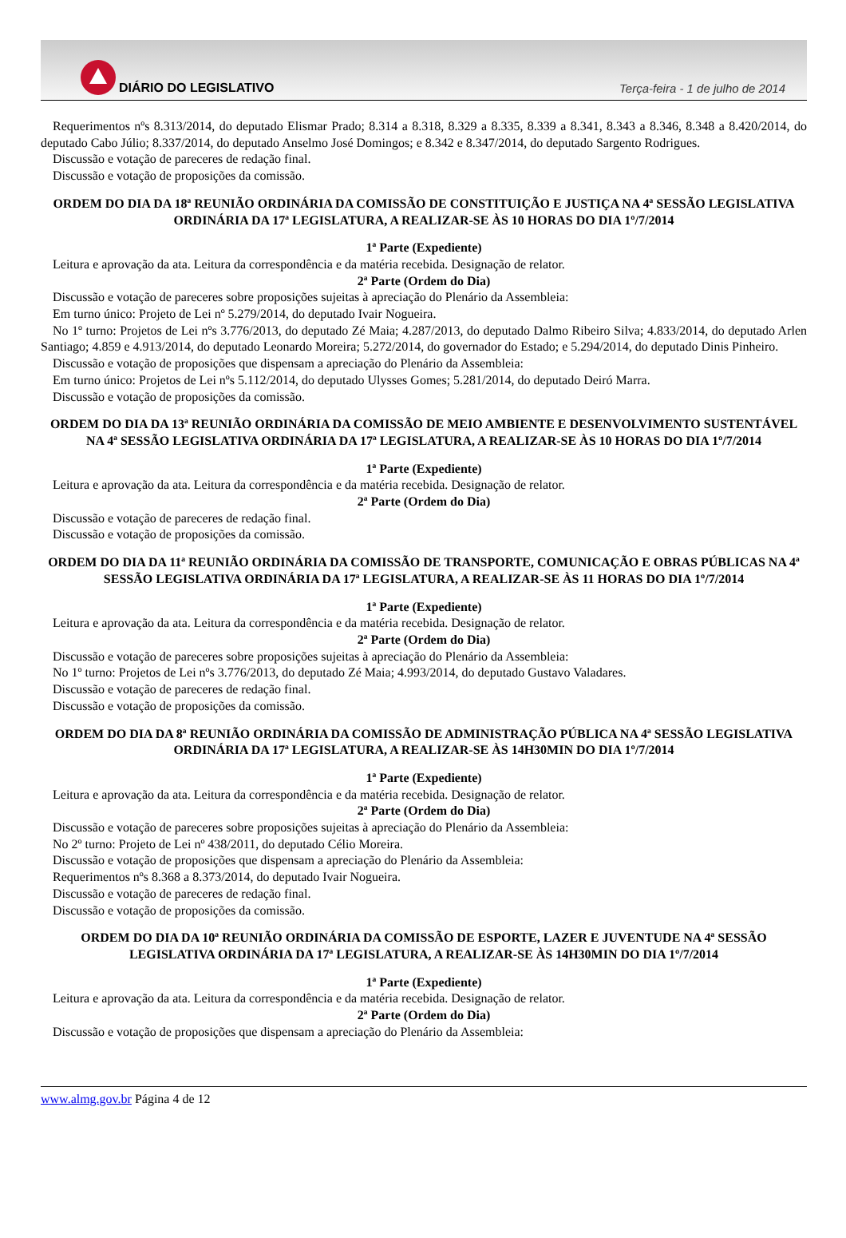DIÁRIO DO LEGISLATIVO
Terça-feira - 1 de julho de 2014
Requerimentos nºs 8.313/2014, do deputado Elismar Prado; 8.314 a 8.318, 8.329 a 8.335, 8.339 a 8.341, 8.343 a 8.346, 8.348 a 8.420/2014, do deputado Cabo Júlio; 8.337/2014, do deputado Anselmo José Domingos; e 8.342 e 8.347/2014, do deputado Sargento Rodrigues.
Discussão e votação de pareceres de redação final.
Discussão e votação de proposições da comissão.
ORDEM DO DIA DA 18ª REUNIÃO ORDINÁRIA DA COMISSÃO DE CONSTITUIÇÃO E JUSTIÇA NA 4ª SESSÃO LEGISLATIVA ORDINÁRIA DA 17ª LEGISLATURA, A REALIZAR-SE ÀS 10 HORAS DO DIA 1º/7/2014
1ª Parte (Expediente)
Leitura e aprovação da ata. Leitura da correspondência e da matéria recebida. Designação de relator.
2ª Parte (Ordem do Dia)
Discussão e votação de pareceres sobre proposições sujeitas à apreciação do Plenário da Assembleia:
Em turno único: Projeto de Lei nº 5.279/2014, do deputado Ivair Nogueira.
No 1º turno: Projetos de Lei nºs 3.776/2013, do deputado Zé Maia; 4.287/2013, do deputado Dalmo Ribeiro Silva; 4.833/2014, do deputado Arlen Santiago; 4.859 e 4.913/2014, do deputado Leonardo Moreira; 5.272/2014, do governador do Estado; e 5.294/2014, do deputado Dinis Pinheiro.
Discussão e votação de proposições que dispensam a apreciação do Plenário da Assembleia:
Em turno único: Projetos de Lei nºs 5.112/2014, do deputado Ulysses Gomes; 5.281/2014, do deputado Deiró Marra.
Discussão e votação de proposições da comissão.
ORDEM DO DIA DA 13ª REUNIÃO ORDINÁRIA DA COMISSÃO DE MEIO AMBIENTE E DESENVOLVIMENTO SUSTENTÁVEL NA 4ª SESSÃO LEGISLATIVA ORDINÁRIA DA 17ª LEGISLATURA, A REALIZAR-SE ÀS 10 HORAS DO DIA 1º/7/2014
1ª Parte (Expediente)
Leitura e aprovação da ata. Leitura da correspondência e da matéria recebida. Designação de relator.
2ª Parte (Ordem do Dia)
Discussão e votação de pareceres de redação final.
Discussão e votação de proposições da comissão.
ORDEM DO DIA DA 11ª REUNIÃO ORDINÁRIA DA COMISSÃO DE TRANSPORTE, COMUNICAÇÃO E OBRAS PÚBLICAS NA 4ª SESSÃO LEGISLATIVA ORDINÁRIA DA 17ª LEGISLATURA, A REALIZAR-SE ÀS 11 HORAS DO DIA 1º/7/2014
1ª Parte (Expediente)
Leitura e aprovação da ata. Leitura da correspondência e da matéria recebida. Designação de relator.
2ª Parte (Ordem do Dia)
Discussão e votação de pareceres sobre proposições sujeitas à apreciação do Plenário da Assembleia:
No 1º turno: Projetos de Lei nºs 3.776/2013, do deputado Zé Maia; 4.993/2014, do deputado Gustavo Valadares.
Discussão e votação de pareceres de redação final.
Discussão e votação de proposições da comissão.
ORDEM DO DIA DA 8ª REUNIÃO ORDINÁRIA DA COMISSÃO DE ADMINISTRAÇÃO PÚBLICA NA 4ª SESSÃO LEGISLATIVA ORDINÁRIA DA 17ª LEGISLATURA, A REALIZAR-SE ÀS 14H30MIN DO DIA 1º/7/2014
1ª Parte (Expediente)
Leitura e aprovação da ata. Leitura da correspondência e da matéria recebida. Designação de relator.
2ª Parte (Ordem do Dia)
Discussão e votação de pareceres sobre proposições sujeitas à apreciação do Plenário da Assembleia:
No 2º turno: Projeto de Lei nº 438/2011, do deputado Célio Moreira.
Discussão e votação de proposições que dispensam a apreciação do Plenário da Assembleia:
Requerimentos nºs 8.368 a 8.373/2014, do deputado Ivair Nogueira.
Discussão e votação de pareceres de redação final.
Discussão e votação de proposições da comissão.
ORDEM DO DIA DA 10ª REUNIÃO ORDINÁRIA DA COMISSÃO DE ESPORTE, LAZER E JUVENTUDE NA 4ª SESSÃO LEGISLATIVA ORDINÁRIA DA 17ª LEGISLATURA, A REALIZAR-SE ÀS 14H30MIN DO DIA 1º/7/2014
1ª Parte (Expediente)
Leitura e aprovação da ata. Leitura da correspondência e da matéria recebida. Designação de relator.
2ª Parte (Ordem do Dia)
Discussão e votação de proposições que dispensam a apreciação do Plenário da Assembleia:
www.almg.gov.br Página 4 de 12